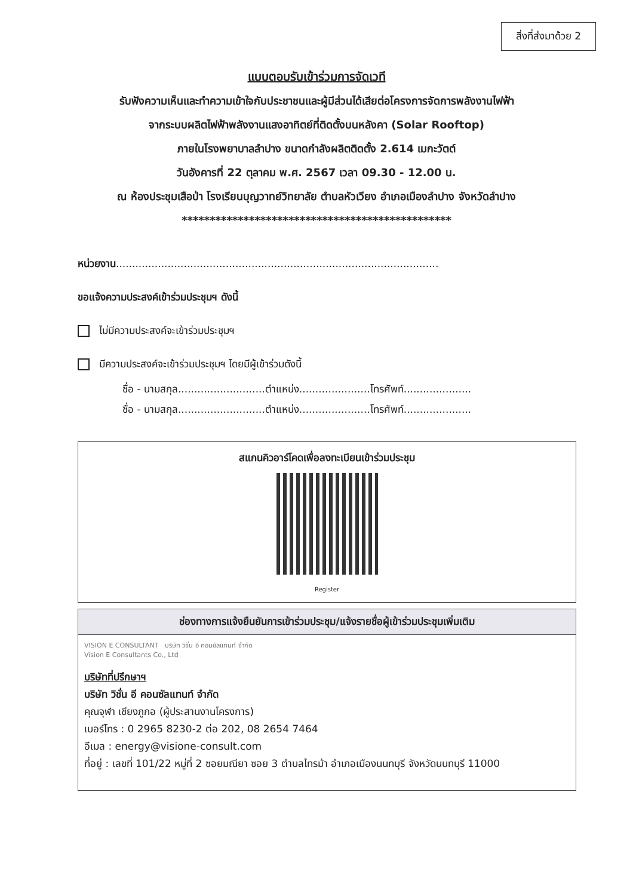สิ่งที่ส่งมาด้วย 2
แบบตอบรับเข้าร่วมการจัดเวที
รับฟังความเห็นและทำความเข้าใจกับประชาชนและผู้มีส่วนได้เสียต่อโครงการจัดการพลังงานไฟฟ้า
จากระบบผลิตไฟฟ้าพลังงานแสงอาทิตย์ที่ติดตั้งบนหลังคา (Solar Rooftop)
ภายในโรงพยาบาลลำปาง ขนาดกำลังผลิตติดตั้ง 2.614 เมกะวัตต์
วันอังคารที่ 22 ตุลาคม พ.ศ. 2567 เวลา 09.30 - 12.00 น.
ณ ห้องประชุมเสือป่า โรงเรียนบุญวาทย์วิทยาลัย ตำบลหัวเวียง อำเภอเมืองลำปาง จังหวัดลำปาง
************************************************
หน่วยงาน....................................................................................................
ขอแจ้งความประสงค์เข้าร่วมประชุมฯ ดังนี้
ไม่มีความประสงค์จะเข้าร่วมประชุมฯ
มีความประสงค์จะเข้าร่วมประชุมฯ โดยมีผู้เข้าร่วมดังนี้
ชื่อ - นามสกุล...........................ตำแหน่ง......................โทรศัพท์.....................
ชื่อ - นามสกุล...........................ตำแหน่ง......................โทรศัพท์.....................
สแกนคิวอาร์โคดเพื่อลงทะเบียนเข้าร่วมประชุม
Register
ช่องทางการแจ้งยืนยันการเข้าร่วมประชุม/แจ้งรายชื่อผู้เข้าร่วมประชุมเพิ่มเติม
VISION E CONSULTANT บริษัท วิชั่น อี คอนซัลแทนท์ จำกัด
Vision E Consultants Co., Ltd
บริษัทที่ปรึกษาฯ
บริษัท วิชั่น อี คอนซัลแทนท์ จำกัด
คุณจุฬา เชียงภูกอ (ผู้ประสานงานโครงการ)
เบอร์โทร : 0 2965 8230-2 ต่อ 202, 08 2654 7464
อีเมล : energy@visione-consult.com
ที่อยู่ : เลขที่ 101/22 หมู่ที่ 2 ซอยมณียา ซอย 3 ตำบลไทรม้า อำเภอเมืองนนทบุรี จังหวัดนนทบุรี 11000